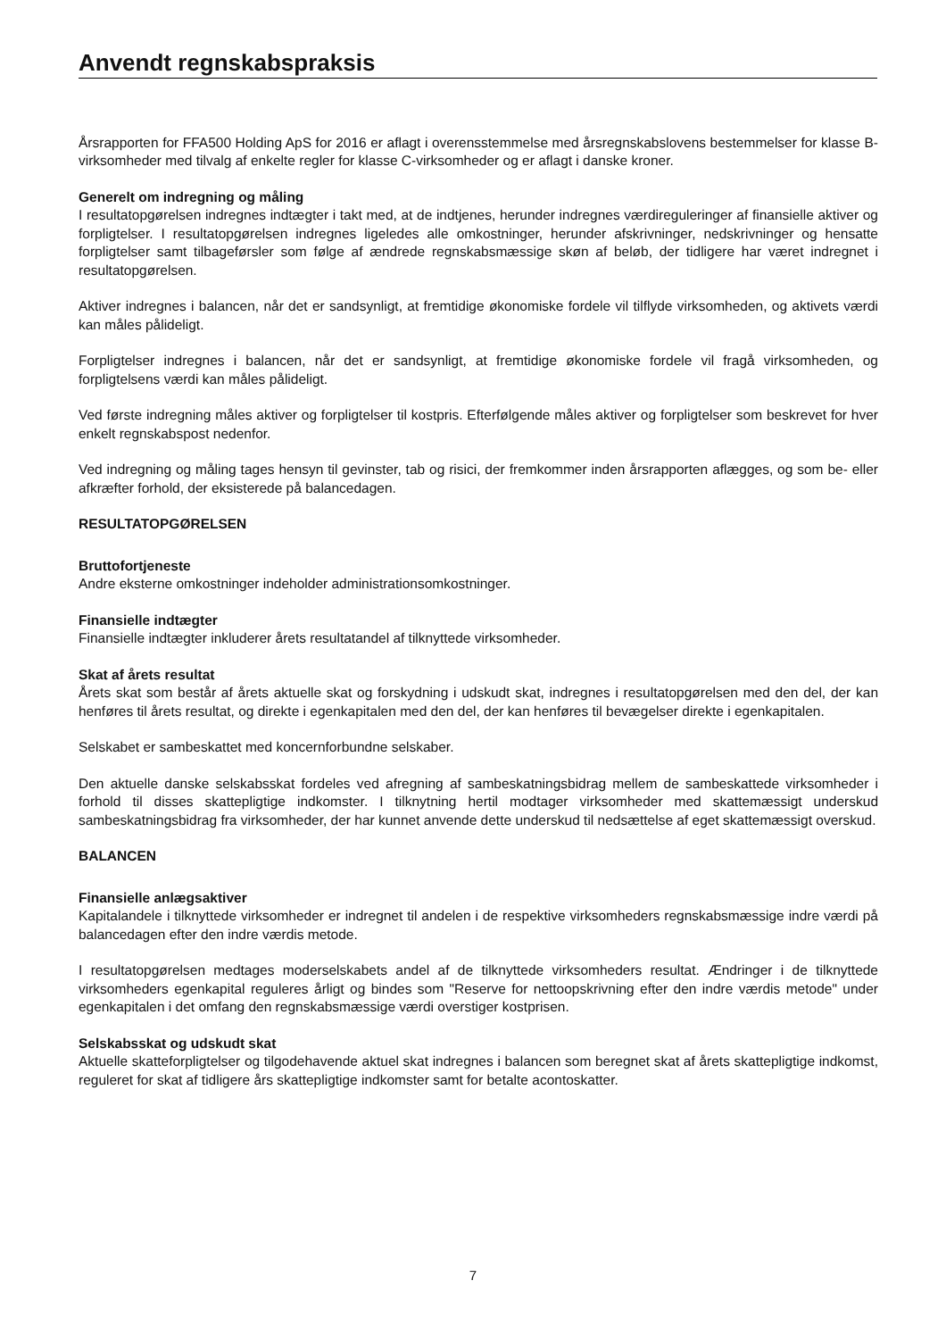Anvendt regnskabspraksis
Årsrapporten for FFA500 Holding ApS for 2016 er aflagt i overensstemmelse med årsregnskabslovens bestemmelser for klasse B-virksomheder med tilvalg af enkelte regler for klasse C-virksomheder og er aflagt i danske kroner.
Generelt om indregning og måling
I resultatopgørelsen indregnes indtægter i takt med, at de indtjenes, herunder indregnes værdireguleringer af finansielle aktiver og forpligtelser. I resultatopgørelsen indregnes ligeledes alle omkostninger, herunder afskrivninger, nedskrivninger og hensatte forpligtelser samt tilbageførsler som følge af ændrede regnskabsmæssige skøn af beløb, der tidligere har været indregnet i resultatopgørelsen.
Aktiver indregnes i balancen, når det er sandsynligt, at fremtidige økonomiske fordele vil tilflyde virksomheden, og aktivets værdi kan måles pålideligt.
Forpligtelser indregnes i balancen, når det er sandsynligt, at fremtidige økonomiske fordele vil fragå virksomheden, og forpligtelsens værdi kan måles pålideligt.
Ved første indregning måles aktiver og forpligtelser til kostpris. Efterfølgende måles aktiver og forpligtelser som beskrevet for hver enkelt regnskabspost nedenfor.
Ved indregning og måling tages hensyn til gevinster, tab og risici, der fremkommer inden årsrapporten aflægges, og som be- eller afkræfter forhold, der eksisterede på balancedagen.
RESULTATOPGØRELSEN
Bruttofortjeneste
Andre eksterne omkostninger indeholder administrationsomkostninger.
Finansielle indtægter
Finansielle indtægter inkluderer årets resultatandel af tilknyttede virksomheder.
Skat af årets resultat
Årets skat som består af årets aktuelle skat og forskydning i udskudt skat, indregnes i resultatopgørelsen med den del, der kan henføres til årets resultat, og direkte i egenkapitalen med den del, der kan henføres til bevægelser direkte i egenkapitalen.
Selskabet er sambeskattet med koncernforbundne selskaber.
Den aktuelle danske selskabsskat fordeles ved afregning af sambeskatningsbidrag mellem de sambeskattede virksomheder i forhold til disses skattepligtige indkomster. I tilknytning hertil modtager virksomheder med skattemæssigt underskud sambeskatningsbidrag fra virksomheder, der har kunnet anvende dette underskud til nedsættelse af eget skattemæssigt overskud.
BALANCEN
Finansielle anlægsaktiver
Kapitalandele i tilknyttede virksomheder er indregnet til andelen i de respektive virksomheders regnskabsmæssige indre værdi på balancedagen efter den indre værdis metode.
I resultatopgørelsen medtages moderselskabets andel af de tilknyttede virksomheders resultat. Ændringer i de tilknyttede virksomheders egenkapital reguleres årligt og bindes som "Reserve for nettoopskrivning efter den indre værdis metode" under egenkapitalen i det omfang den regnskabsmæssige værdi overstiger kostprisen.
Selskabsskat og udskudt skat
Aktuelle skatteforpligtelser og tilgodehavende aktuel skat indregnes i balancen som beregnet skat af årets skattepligtige indkomst, reguleret for skat af tidligere års skattepligtige indkomster samt for betalte acontoskatter.
7